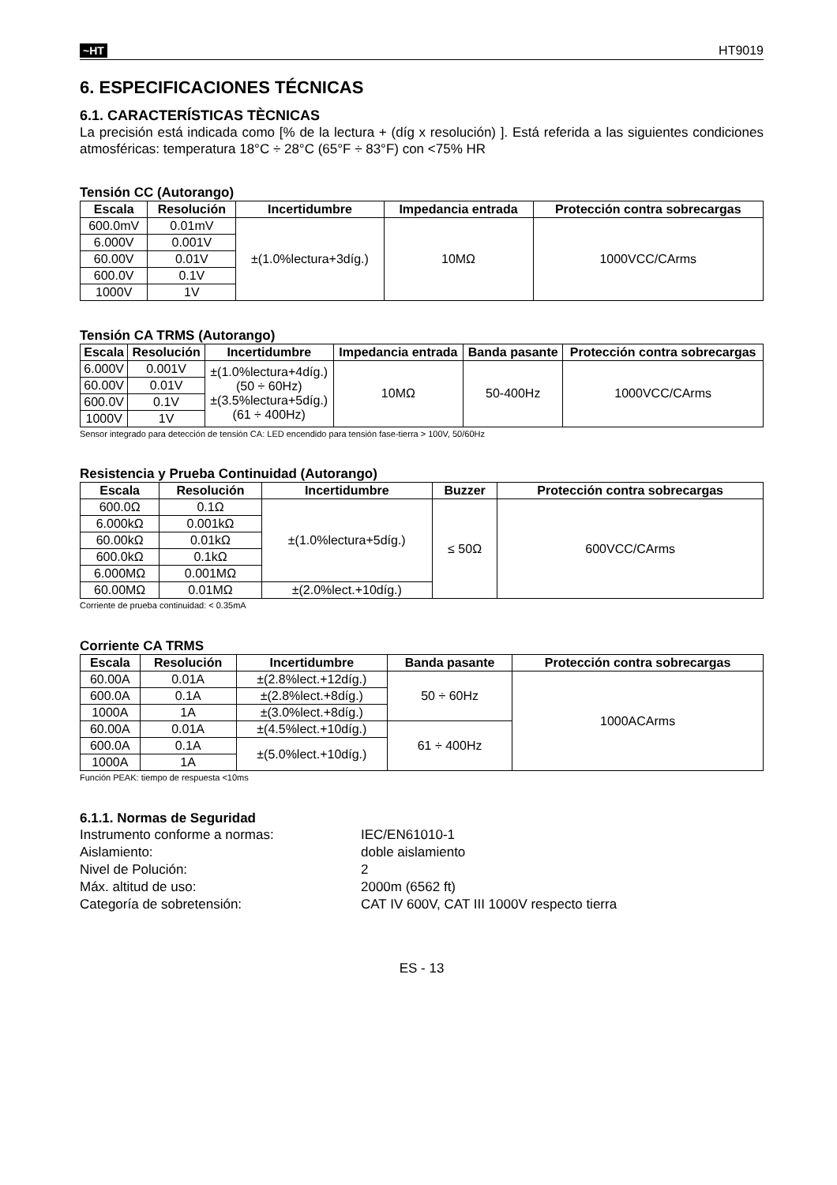~HT
HT9019
6. ESPECIFICACIONES TÉCNICAS
6.1. CARACTERÍSTICAS TÈCNICAS
La precisión está indicada como [% de la lectura + (díg x resolución) ]. Está referida a las siguientes condiciones atmosféricas: temperatura 18°C ÷ 28°C (65°F ÷ 83°F) con <75% HR
Tensión CC (Autorango)
| Escala | Resolución | Incertidumbre | Impedancia entrada | Protección contra sobrecargas |
| --- | --- | --- | --- | --- |
| 600.0mV | 0.01mV | ±(1.0%lectura+3díg.) | 10MΩ | 1000VCC/CArms |
| 6.000V | 0.001V | | | |
| 60.00V | 0.01V | | | |
| 600.0V | 0.1V | | | |
| 1000V | 1V | | | |
Tensión CA TRMS (Autorango)
| Escala | Resolución | Incertidumbre | Impedancia entrada | Banda pasante | Protección contra sobrecargas |
| --- | --- | --- | --- | --- | --- |
| 6.000V | 0.001V | ±(1.0%lectura+4díg.) (50 ÷ 60Hz) ±(3.5%lectura+5díg.) (61 ÷ 400Hz) | 10MΩ | 50-400Hz | 1000VCC/CArms |
| 60.00V | 0.01V | | | | |
| 600.0V | 0.1V | | | | |
| 1000V | 1V | | | | |
Sensor integrado para detección de tensión CA: LED encendido para tensión fase-tierra > 100V, 50/60Hz
Resistencia y Prueba Continuidad (Autorango)
| Escala | Resolución | Incertidumbre | Buzzer | Protección contra sobrecargas |
| --- | --- | --- | --- | --- |
| 600.0Ω | 0.1Ω | ±(1.0%lectura+5díg.) | ≤ 50Ω | 600VCC/CArms |
| 6.000kΩ | 0.001kΩ | | | |
| 60.00kΩ | 0.01kΩ | | | |
| 600.0kΩ | 0.1kΩ | | | |
| 6.000MΩ | 0.001MΩ | | | |
| 60.00MΩ | 0.01MΩ | ±(2.0%lect.+10díg.) | | |
Corriente de prueba continuidad: < 0.35mA
Corriente CA TRMS
| Escala | Resolución | Incertidumbre | Banda pasante | Protección contra sobrecargas |
| --- | --- | --- | --- | --- |
| 60.00A | 0.01A | ±(2.8%lect.+12díg.) | 50 ÷ 60Hz | 1000ACArms |
| 600.0A | 0.1A | ±(2.8%lect.+8díg.) | | |
| 1000A | 1A | ±(3.0%lect.+8díg.) | | |
| 60.00A | 0.01A | ±(4.5%lect.+10díg.) | 61 ÷ 400Hz | |
| 600.0A | 0.1A | ±(5.0%lect.+10díg.) | | |
| 1000A | 1A | | | |
Función PEAK: tiempo de respuesta <10ms
6.1.1. Normas de Seguridad
Instrumento conforme a normas:
IEC/EN61010-1
Aislamiento:
doble aislamiento
Nivel de Polución:
2
Máx. altitud de uso:
2000m (6562 ft)
Categoría de sobretensión:
CAT IV 600V, CAT III 1000V respecto tierra
ES - 13